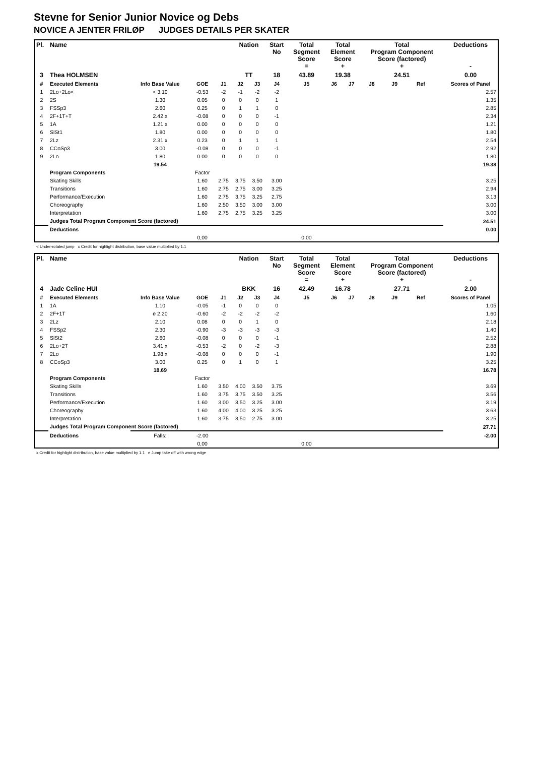Stevne for Senior Junior Novice og Debs
NOVICE A JENTER FRILØP JUDGES DETAILS PER SKATER
| Pl. | Name | | | | Nation | | Start No | Total Segment Score = | Total Element Score + | | Total Program Component Score (factored) + | | | | Deductions - |
| --- | --- | --- | --- | --- | --- | --- | --- | --- | --- | --- | --- | --- | --- | --- | --- |
| 3 | Thea HOLMSEN | | | | TT | | 18 | 43.89 | 19.38 | | 24.51 | | | | 0.00 |
| # | Executed Elements | Info Base Value | GOE | J1 | J2 | J3 | J4 | J5 | J6 | J7 | J8 | J9 | Ref | | Scores of Panel |
| 1 | 2Lo+2Lo< | < 3.10 | -0.53 | -2 | -1 | -2 | -2 | | | | | | | | 2.57 |
| 2 | 2S | 1.30 | 0.05 | 0 | 0 | 0 | 1 | | | | | | | | 1.35 |
| 3 | FSSp3 | 2.60 | 0.25 | 0 | 1 | 1 | 0 | | | | | | | | 2.85 |
| 4 | 2F+1T+T | 2.42 x | -0.08 | 0 | 0 | 0 | -1 | | | | | | | | 2.34 |
| 5 | 1A | 1.21 x | 0.00 | 0 | 0 | 0 | 0 | | | | | | | | 1.21 |
| 6 | SlSt1 | 1.80 | 0.00 | 0 | 0 | 0 | 0 | | | | | | | | 1.80 |
| 7 | 2Lz | 2.31 x | 0.23 | 0 | 1 | 1 | 1 | | | | | | | | 2.54 |
| 8 | CCoSp3 | 3.00 | -0.08 | 0 | 0 | 0 | -1 | | | | | | | | 2.92 |
| 9 | 2Lo | 1.80 | 0.00 | 0 | 0 | 0 | 0 | | | | | | | | 1.80 |
| | | 19.54 | | | | | | | | | | | | | 19.38 |
| | Program Components | | Factor | | | | | | | | | | | | |
| | Skating Skills | | 1.60 | 2.75 | 3.75 | 3.50 | 3.00 | | | | | | | | 3.25 |
| | Transitions | | 1.60 | 2.75 | 2.75 | 3.00 | 3.25 | | | | | | | | 2.94 |
| | Performance/Execution | | 1.60 | 2.75 | 3.75 | 3.25 | 2.75 | | | | | | | | 3.13 |
| | Choreography | | 1.60 | 2.50 | 3.50 | 3.00 | 3.00 | | | | | | | | 3.00 |
| | Interpretation | | 1.60 | 2.75 | 2.75 | 3.25 | 3.25 | | | | | | | | 3.00 |
| | Judges Total Program Component Score (factored) | | | | | | | | | | | | | | 24.51 |
| | Deductions | | | | | | | | | | | | | | 0.00 |
| | | | 0,00 | | | | | 0,00 | | | | | | | |
< Under-rotated jump x Credit for highlight distribution, base value multiplied by 1.1
| Pl. | Name | | | | Nation | | Start No | Total Segment Score = | Total Element Score + | | Total Program Component Score (factored) + | | | | Deductions - |
| --- | --- | --- | --- | --- | --- | --- | --- | --- | --- | --- | --- | --- | --- | --- | --- |
| 4 | Jade Celine HUI | | | | BKK | | 16 | 42.49 | 16.78 | | 27.71 | | | | 2.00 |
| # | Executed Elements | Info Base Value | GOE | J1 | J2 | J3 | J4 | J5 | J6 | J7 | J8 | J9 | Ref | | Scores of Panel |
| 1 | 1A | 1.10 | -0.05 | -1 | 0 | 0 | 0 | | | | | | | | 1.05 |
| 2 | 2F+1T | e 2.20 | -0.60 | -2 | -2 | -2 | -2 | | | | | | | | 1.60 |
| 3 | 2Lz | 2.10 | 0.08 | 0 | 0 | 1 | 0 | | | | | | | | 2.18 |
| 4 | FSSp2 | 2.30 | -0.90 | -3 | -3 | -3 | -3 | | | | | | | | 1.40 |
| 5 | SlSt2 | 2.60 | -0.08 | 0 | 0 | 0 | -1 | | | | | | | | 2.52 |
| 6 | 2Lo+2T | 3.41 x | -0.53 | -2 | 0 | -2 | -3 | | | | | | | | 2.88 |
| 7 | 2Lo | 1.98 x | -0.08 | 0 | 0 | 0 | -1 | | | | | | | | 1.90 |
| 8 | CCoSp3 | 3.00 | 0.25 | 0 | 1 | 0 | 1 | | | | | | | | 3.25 |
| | | 18.69 | | | | | | | | | | | | | 16.78 |
| | Program Components | | Factor | | | | | | | | | | | | |
| | Skating Skills | | 1.60 | 3.50 | 4.00 | 3.50 | 3.75 | | | | | | | | 3.69 |
| | Transitions | | 1.60 | 3.75 | 3.75 | 3.50 | 3.25 | | | | | | | | 3.56 |
| | Performance/Execution | | 1.60 | 3.00 | 3.50 | 3.25 | 3.00 | | | | | | | | 3.19 |
| | Choreography | | 1.60 | 4.00 | 4.00 | 3.25 | 3.25 | | | | | | | | 3.63 |
| | Interpretation | | 1.60 | 3.75 | 3.50 | 2.75 | 3.00 | | | | | | | | 3.25 |
| | Judges Total Program Component Score (factored) | | | | | | | | | | | | | | 27.71 |
| | Deductions | Falls: | -2.00 | | | | | | | | | | | | -2.00 |
| | | | 0,00 | | | | | 0,00 | | | | | | | |
x Credit for highlight distribution, base value multiplied by 1.1 e Jump take off with wrong edge